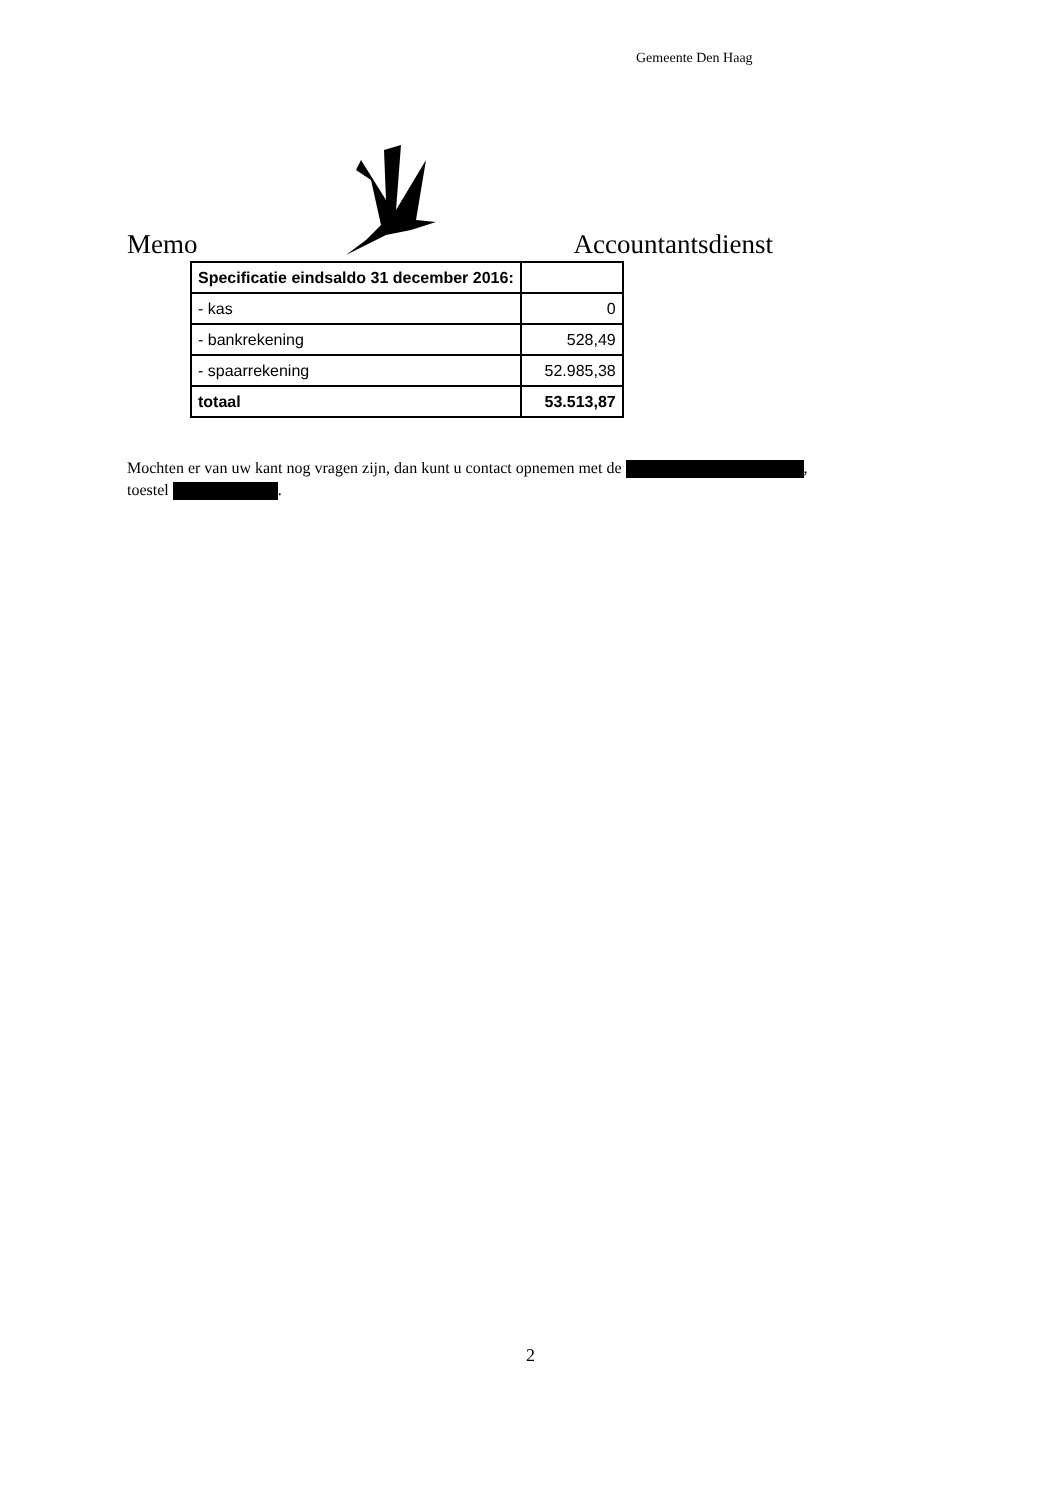Gemeente Den Haag
Memo Accountantsdienst
| Specificatie eindsaldo 31 december 2016: | |
| - kas | 0 |
| - bankrekening | 528,49 |
| - spaarrekening | 52.985,38 |
| totaal | 53.513,87 |
Mochten er van uw kant nog vragen zijn, dan kunt u contact opnemen met de ,
toestel .
2